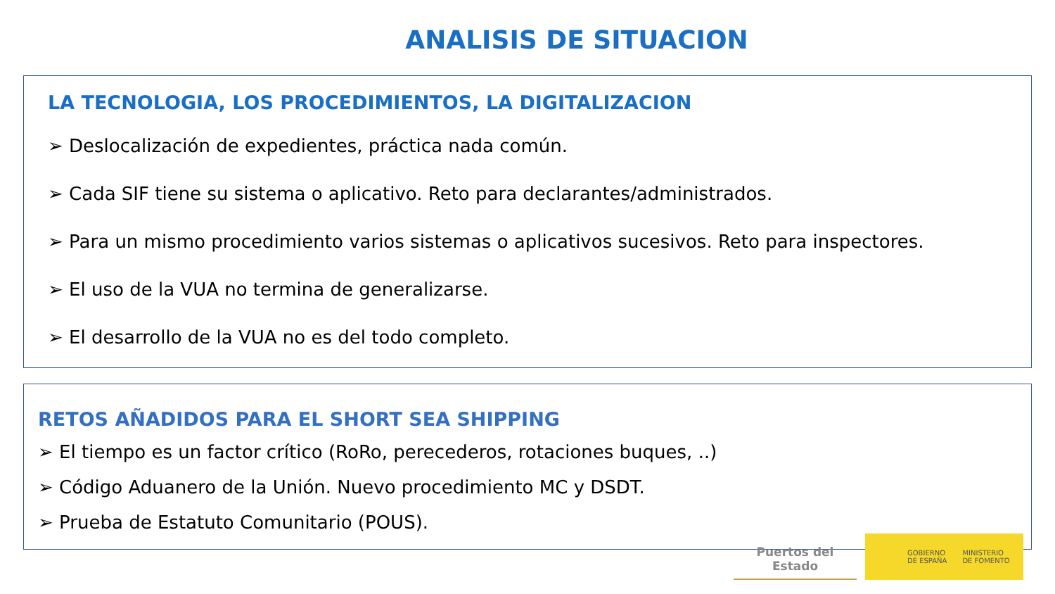ANALISIS DE SITUACION
LA TECNOLOGIA, LOS PROCEDIMIENTOS, LA DIGITALIZACION
➢ Deslocalización de expedientes, práctica nada común.
➢ Cada SIF tiene su sistema o aplicativo. Reto para declarantes/administrados.
➢ Para un mismo procedimiento varios sistemas o aplicativos sucesivos. Reto para inspectores.
➢ El uso de la VUA no termina de generalizarse.
➢ El desarrollo de la VUA no es del todo completo.
RETOS AÑADIDOS PARA EL SHORT SEA SHIPPING
➢ El tiempo es un factor crítico (RoRo, perecederos, rotaciones buques, ..)
➢ Código Aduanero de la Unión. Nuevo procedimiento MC y DSDT.
➢ Prueba de Estatuto Comunitario (POUS).
Puertos del Estado
GOBIERNO
DE ESPAÑA MINISTERIO
DE FOMENTO